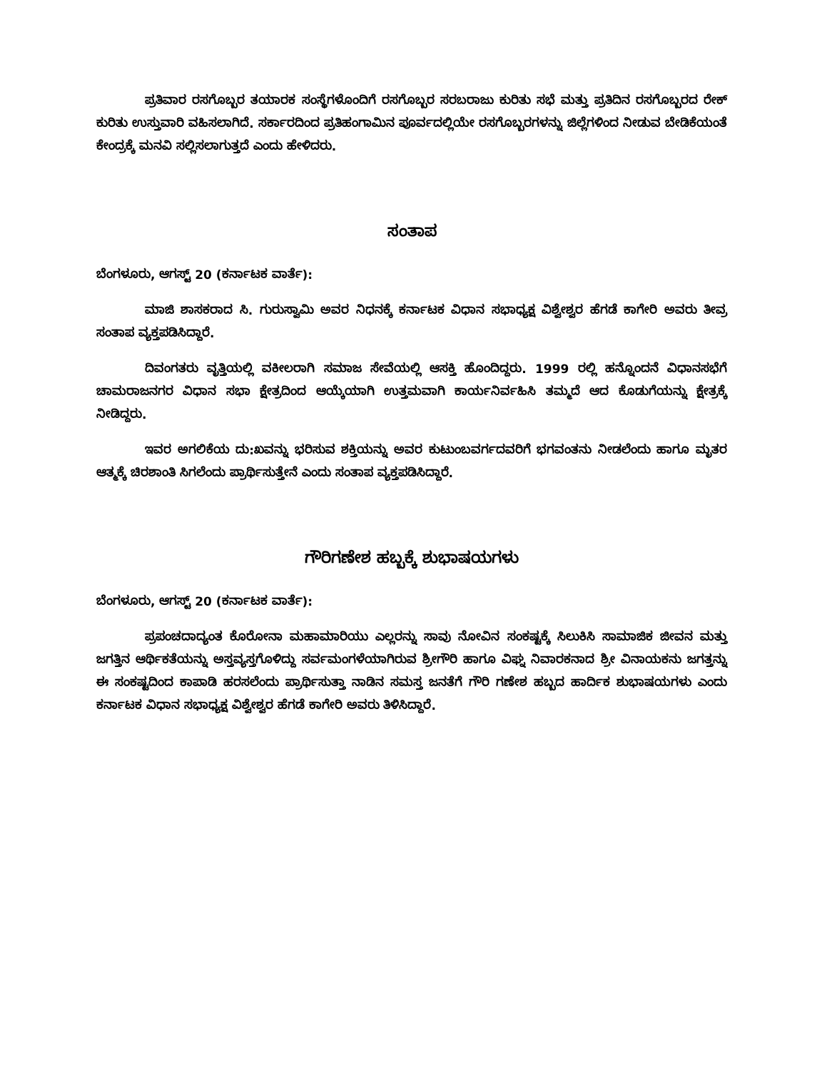ಪ್ರತಿವಾರ ರಸಗೊಬ್ಬರ ತಯಾರಕ ಸಂಸ್ಥೆಗಳೊಂದಿಗೆ ರಸಗೊಬ್ಬರ ಸರಬರಾಜು ಕುರಿತು ಸಭೆ ಮತ್ತು ಪ್ರತಿದಿನ ರಸಗೊಬ್ಬರದ ರೇಕ್ ಕುರಿತು ಉಸ್ತುವಾರಿ ವಹಿಸಲಾಗಿದೆ. ಸರ್ಕಾರದಿಂದ ಪ್ರತಿಹಂಗಾಮಿನ ಪೂರ್ವದಲ್ಲಿಯೇ ರಸಗೊಬ್ಬರಗಳನ್ನು ಜಿಲ್ಲೆಗಳಿಂದ ನೀಡುವ ಬೇಡಿಕೆಯಂತೆ ಕೇಂದ್ರಕ್ಕೆ ಮನವಿ ಸಲ್ಲಿಸಲಾಗುತ್ತದೆ ಎಂದು ಹೇಳಿದರು.
ಸಂತಾಪ
ಬೆಂಗಳೂರು, ಆಗಸ್ಟ್ 20 (ಕರ್ನಾಟಕ ವಾರ್ತೆ):
ಮಾಜಿ ಶಾಸಕರಾದ ಸಿ. ಗುರುಸ್ವಾಮಿ ಅವರ ನಿಧನಕ್ಕೆ ಕರ್ನಾಟಕ ವಿಧಾನ ಸಭಾಧ್ಯಕ್ಷ ವಿಶ್ವೇಶ್ವರ ಹೆಗಡೆ ಕಾಗೇರಿ ಅವರು ತೀವ್ರ ಸಂತಾಪ ವ್ಯಕ್ತಪಡಿಸಿದ್ದಾರೆ.
ದಿವಂಗತರು ವೃತ್ತಿಯಲ್ಲಿ ವಕೀಲರಾಗಿ ಸಮಾಜ ಸೇವೆಯಲ್ಲಿ ಆಸಕ್ತಿ ಹೊಂದಿದ್ದರು. 1999 ರಲ್ಲಿ ಹನ್ನೊಂದನೆ ವಿಧಾನಸಭೆಗೆ ಚಾಮರಾಜನಗರ ವಿಧಾನ ಸಭಾ ಕ್ಷೇತ್ರದಿಂದ ಆಯ್ಕೆಯಾಗಿ ಉತ್ತಮವಾಗಿ ಕಾರ್ಯನಿರ್ವಹಿಸಿ ತಮ್ಮದೆ ಆದ ಕೊಡುಗೆಯನ್ನು ಕ್ಷೇತ್ರಕ್ಕೆ ನೀಡಿದ್ದರು.
ಇವರ ಅಗಲಿಕೆಯ ದು:ಖವನ್ನು ಭರಿಸುವ ಶಕ್ತಿಯನ್ನು ಅವರ ಕುಟುಂಬವರ್ಗದವರಿಗೆ ಭಗವಂತನು ನೀಡಲೆಂದು ಹಾಗೂ ಮೃತರ ಆತ್ಮಕ್ಕೆ ಚಿರಶಾಂತಿ ಸಿಗಲೆಂದು ಪ್ರಾರ್ಥಿಸುತ್ತೇನೆ ಎಂದು ಸಂತಾಪ ವ್ಯಕ್ತಪಡಿಸಿದ್ದಾರೆ.
ಗೌರಿಗಣೇಶ ಹಬ್ಬಕ್ಕೆ ಶುಭಾಷಯಗಳು
ಬೆಂಗಳೂರು, ಆಗಸ್ಟ್ 20 (ಕರ್ನಾಟಕ ವಾರ್ತೆ):
ಪ್ರಪಂಚದಾದ್ಯಂತ ಕೊರೋನಾ ಮಹಾಮಾರಿಯು ಎಲ್ಲರನ್ನು ಸಾವು ನೋವಿನ ಸಂಕಷ್ಟಕ್ಕೆ ಸಿಲುಕಿಸಿ ಸಾಮಾಜಿಕ ಜೀವನ ಮತ್ತು ಜಗತ್ತಿನ ಆರ್ಥಿಕತೆಯನ್ನು ಅಸ್ತವ್ಯಸ್ತಗೊಳಿದ್ದು ಸರ್ವಮಂಗಳೆಯಾಗಿರುವ ಶ್ರೀಗೌರಿ ಹಾಗೂ ವಿಘ್ನ ನಿವಾರಕನಾದ ಶ್ರೀ ವಿನಾಯಕನು ಜಗತ್ತನ್ನು ಈ ಸಂಕಷ್ಟದಿಂದ ಕಾಪಾಡಿ ಹರಸಲೆಂದು ಪ್ರಾರ್ಥಿಸುತ್ತಾ ನಾಡಿನ ಸಮಸ್ತ ಜನತೆಗೆ ಗೌರಿ ಗಣೇಶ ಹಬ್ಬದ ಹಾರ್ದಿಕ ಶುಭಾಷಯಗಳು ಎಂದು ಕರ್ನಾಟಕ ವಿಧಾನ ಸಭಾಧ್ಯಕ್ಷ ವಿಶ್ವೇಶ್ವರ ಹೆಗಡೆ ಕಾಗೇರಿ ಅವರು ತಿಳಿಸಿದ್ದಾರೆ.